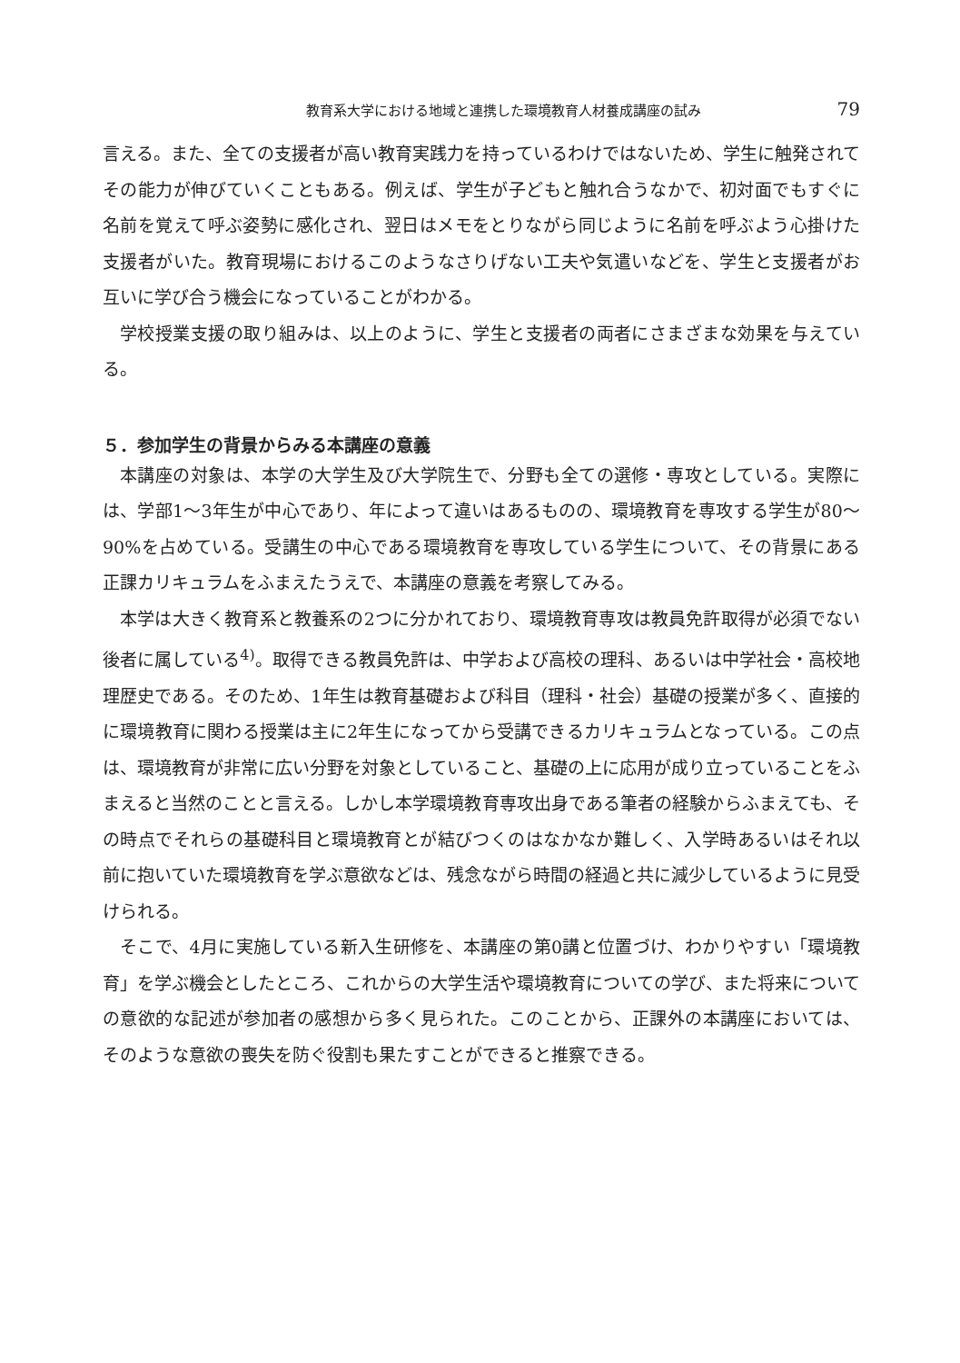教育系大学における地域と連携した環境教育人材養成講座の試み 79
言える。また、全ての支援者が高い教育実践力を持っているわけではないため、学生に触発されてその能力が伸びていくこともある。例えば、学生が子どもと触れ合うなかで、初対面でもすぐに名前を覚えて呼ぶ姿勢に感化され、翌日はメモをとりながら同じように名前を呼ぶよう心掛けた支援者がいた。教育現場におけるこのようなさりげない工夫や気遣いなどを、学生と支援者がお互いに学び合う機会になっていることがわかる。
学校授業支援の取り組みは、以上のように、学生と支援者の両者にさまざまな効果を与えている。
５．参加学生の背景からみる本講座の意義
本講座の対象は、本学の大学生及び大学院生で、分野も全ての選修・専攻としている。実際には、学部1～3年生が中心であり、年によって違いはあるものの、環境教育を専攻する学生が80～90%を占めている。受講生の中心である環境教育を専攻している学生について、その背景にある正課カリキュラムをふまえたうえで、本講座の意義を考察してみる。
本学は大きく教育系と教養系の2つに分かれており、環境教育専攻は教員免許取得が必須でない後者に属している<sup>4)</sup>。取得できる教員免許は、中学および高校の理科、あるいは中学社会・高校地理歴史である。そのため、1年生は教育基礎および科目（理科・社会）基礎の授業が多く、直接的に環境教育に関わる授業は主に2年生になってから受講できるカリキュラムとなっている。この点は、環境教育が非常に広い分野を対象としていること、基礎の上に応用が成り立っていることをふまえると当然のことと言える。しかし本学環境教育専攻出身である筆者の経験からふまえても、その時点でそれらの基礎科目と環境教育とが結びつくのはなかなか難しく、入学時あるいはそれ以前に抱いていた環境教育を学ぶ意欲などは、残念ながら時間の経過と共に減少しているように見受けられる。
そこで、4月に実施している新入生研修を、本講座の第0講と位置づけ、わかりやすい「環境教育」を学ぶ機会としたところ、これからの大学生活や環境教育についての学び、また将来についての意欲的な記述が参加者の感想から多く見られた。このことから、正課外の本講座においては、そのような意欲の喪失を防ぐ役割も果たすことができると推察できる。